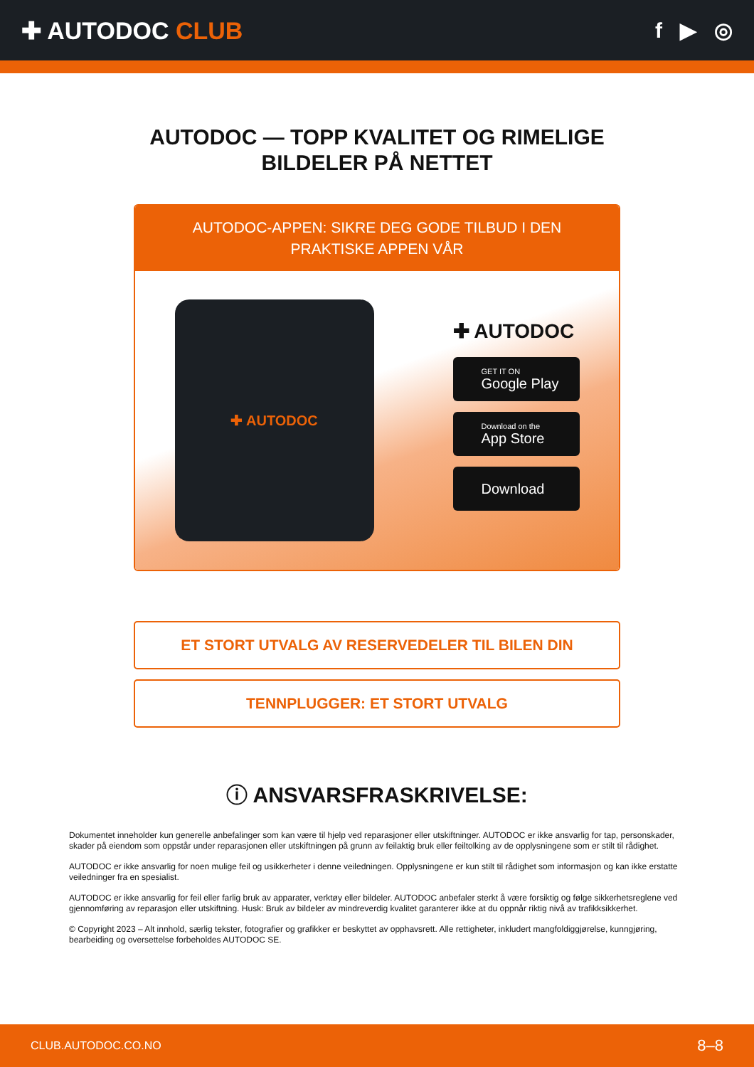✚ AUTODOC CLUB f ▶ ◎
AUTODOC — TOPP KVALITET OG RIMELIGE BILDELER PÅ NETTET
AUTODOC-APPEN: SIKRE DEG GODE TILBUD I DEN PRAKTISKE APPEN VÅR
✚ AUTODOC
✚ AUTODOC
GET IT ON
Google Play
Download on the
App Store
Download
ET STORT UTVALG AV RESERVEDELER TIL BILEN DIN
TENNPLUGGER: ET STORT UTVALG
ⓘ ANSVARSFRASKRIVELSE:
Dokumentet inneholder kun generelle anbefalinger som kan være til hjelp ved reparasjoner eller utskiftninger. AUTODOC er ikke ansvarlig for tap, personskader, skader på eiendom som oppstår under reparasjonen eller utskiftningen på grunn av feilaktig bruk eller feiltolking av de opplysningene som er stilt til rådighet.
AUTODOC er ikke ansvarlig for noen mulige feil og usikkerheter i denne veiledningen. Opplysningene er kun stilt til rådighet som informasjon og kan ikke erstatte veiledninger fra en spesialist.
AUTODOC er ikke ansvarlig for feil eller farlig bruk av apparater, verktøy eller bildeler. AUTODOC anbefaler sterkt å være forsiktig og følge sikkerhetsreglene ved gjennomføring av reparasjon eller utskiftning. Husk: Bruk av bildeler av mindreverdig kvalitet garanterer ikke at du oppnår riktig nivå av trafikksikkerhet.
© Copyright 2023 – Alt innhold, særlig tekster, fotografier og grafikker er beskyttet av opphavsrett. Alle rettigheter, inkludert mangfoldiggjørelse, kunngjøring, bearbeiding og oversettelse forbeholdes AUTODOC SE.
CLUB.AUTODOC.CO.NO 8–8